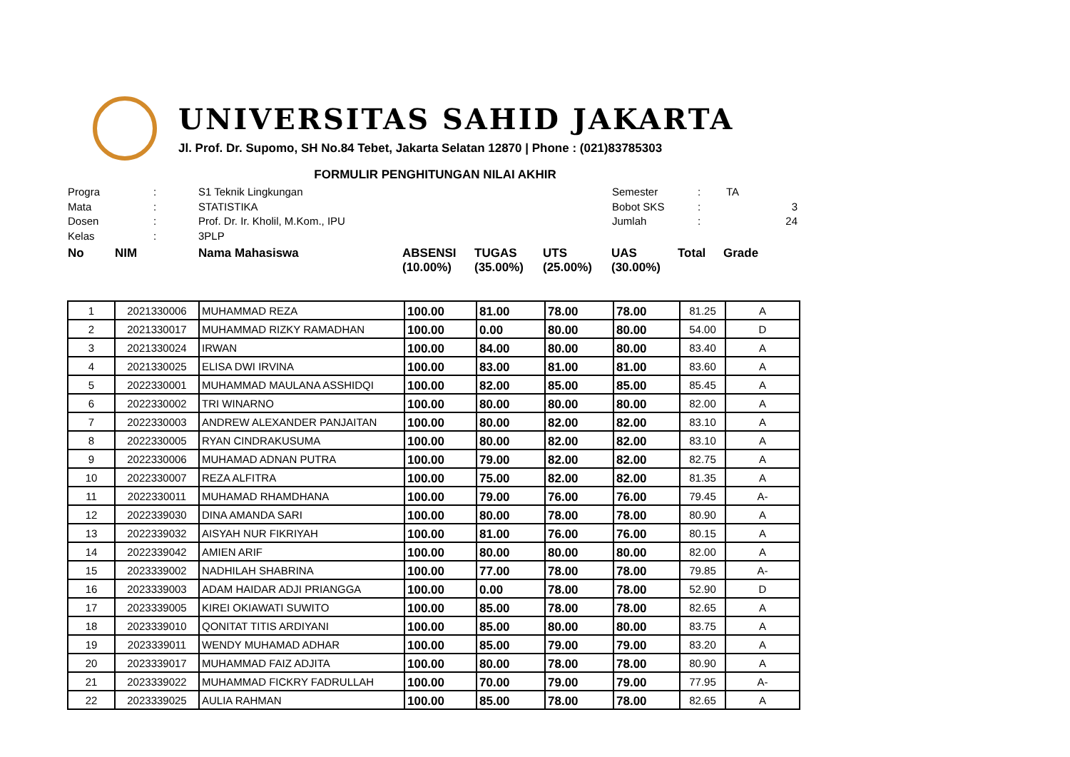UNIVERSITAS SAHID JAKARTA
Jl. Prof. Dr. Supomo, SH No.84 Tebet, Jakarta Selatan 12870 | Phone : (021)83785303
FORMULIR PENGHITUNGAN NILAI AKHIR
Progra
:
S1 Teknik Lingkungan
Semester
:
TA
Mata
:
STATISTIKA
Bobot SKS
:
3
Dosen
:
Prof. Dr. Ir. Kholil, M.Kom., IPU
Jumlah
:
24
Kelas
:
3PLP
No
NIM
Nama Mahasiswa
ABSENSI (10.00%)
TUGAS (35.00%)
UTS (25.00%)
UAS (30.00%)
Total
Grade
| 1 | 2021330006 | MUHAMMAD REZA | 100.00 | 81.00 | 78.00 | 78.00 | 81.25 | A |
| 2 | 2021330017 | MUHAMMAD RIZKY RAMADHAN | 100.00 | 0.00 | 80.00 | 80.00 | 54.00 | D |
| 3 | 2021330024 | IRWAN | 100.00 | 84.00 | 80.00 | 80.00 | 83.40 | A |
| 4 | 2021330025 | ELISA DWI IRVINA | 100.00 | 83.00 | 81.00 | 81.00 | 83.60 | A |
| 5 | 2022330001 | MUHAMMAD MAULANA ASSHIDQI | 100.00 | 82.00 | 85.00 | 85.00 | 85.45 | A |
| 6 | 2022330002 | TRI WINARNO | 100.00 | 80.00 | 80.00 | 80.00 | 82.00 | A |
| 7 | 2022330003 | ANDREW ALEXANDER PANJAITAN | 100.00 | 80.00 | 82.00 | 82.00 | 83.10 | A |
| 8 | 2022330005 | RYAN CINDRAKUSUMA | 100.00 | 80.00 | 82.00 | 82.00 | 83.10 | A |
| 9 | 2022330006 | MUHAMAD ADNAN PUTRA | 100.00 | 79.00 | 82.00 | 82.00 | 82.75 | A |
| 10 | 2022330007 | REZA ALFITRA | 100.00 | 75.00 | 82.00 | 82.00 | 81.35 | A |
| 11 | 2022330011 | MUHAMAD RHAMDHANA | 100.00 | 79.00 | 76.00 | 76.00 | 79.45 | A- |
| 12 | 2022339030 | DINA AMANDA SARI | 100.00 | 80.00 | 78.00 | 78.00 | 80.90 | A |
| 13 | 2022339032 | AISYAH NUR FIKRIYAH | 100.00 | 81.00 | 76.00 | 76.00 | 80.15 | A |
| 14 | 2022339042 | AMIEN ARIF | 100.00 | 80.00 | 80.00 | 80.00 | 82.00 | A |
| 15 | 2023339002 | NADHILAH SHABRINA | 100.00 | 77.00 | 78.00 | 78.00 | 79.85 | A- |
| 16 | 2023339003 | ADAM HAIDAR ADJI PRIANGGA | 100.00 | 0.00 | 78.00 | 78.00 | 52.90 | D |
| 17 | 2023339005 | KIREI OKIAWATI SUWITO | 100.00 | 85.00 | 78.00 | 78.00 | 82.65 | A |
| 18 | 2023339010 | QONITAT TITIS ARDIYANI | 100.00 | 85.00 | 80.00 | 80.00 | 83.75 | A |
| 19 | 2023339011 | WENDY MUHAMAD ADHAR | 100.00 | 85.00 | 79.00 | 79.00 | 83.20 | A |
| 20 | 2023339017 | MUHAMMAD FAIZ ADJITA | 100.00 | 80.00 | 78.00 | 78.00 | 80.90 | A |
| 21 | 2023339022 | MUHAMMAD FICKRY FADRULLAH | 100.00 | 70.00 | 79.00 | 79.00 | 77.95 | A- |
| 22 | 2023339025 | AULIA RAHMAN | 100.00 | 85.00 | 78.00 | 78.00 | 82.65 | A |